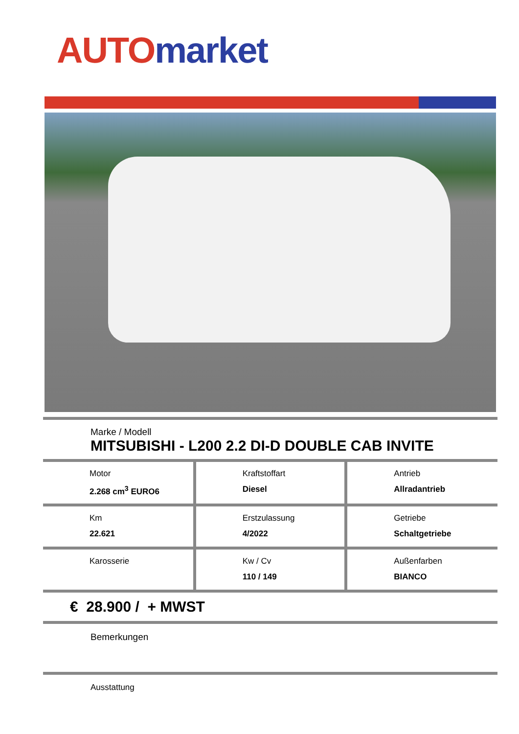AUTO market
Marke / Modell
MITSUBISHI - L200 2.2 DI-D DOUBLE CAB INVITE
| Motor 2.268 cm<sup>3</sup> EURO6 | Kraftstoffart Diesel | Antrieb Allradantrieb |
| Km 22.621 | Erstzulassung 4/2022 | Getriebe Schaltgetriebe |
| Karosserie | Kw / Cv 110 / 149 | Außenfarben BIANCO |
€ 28.900 / + MWST
Bemerkungen
Ausstattung